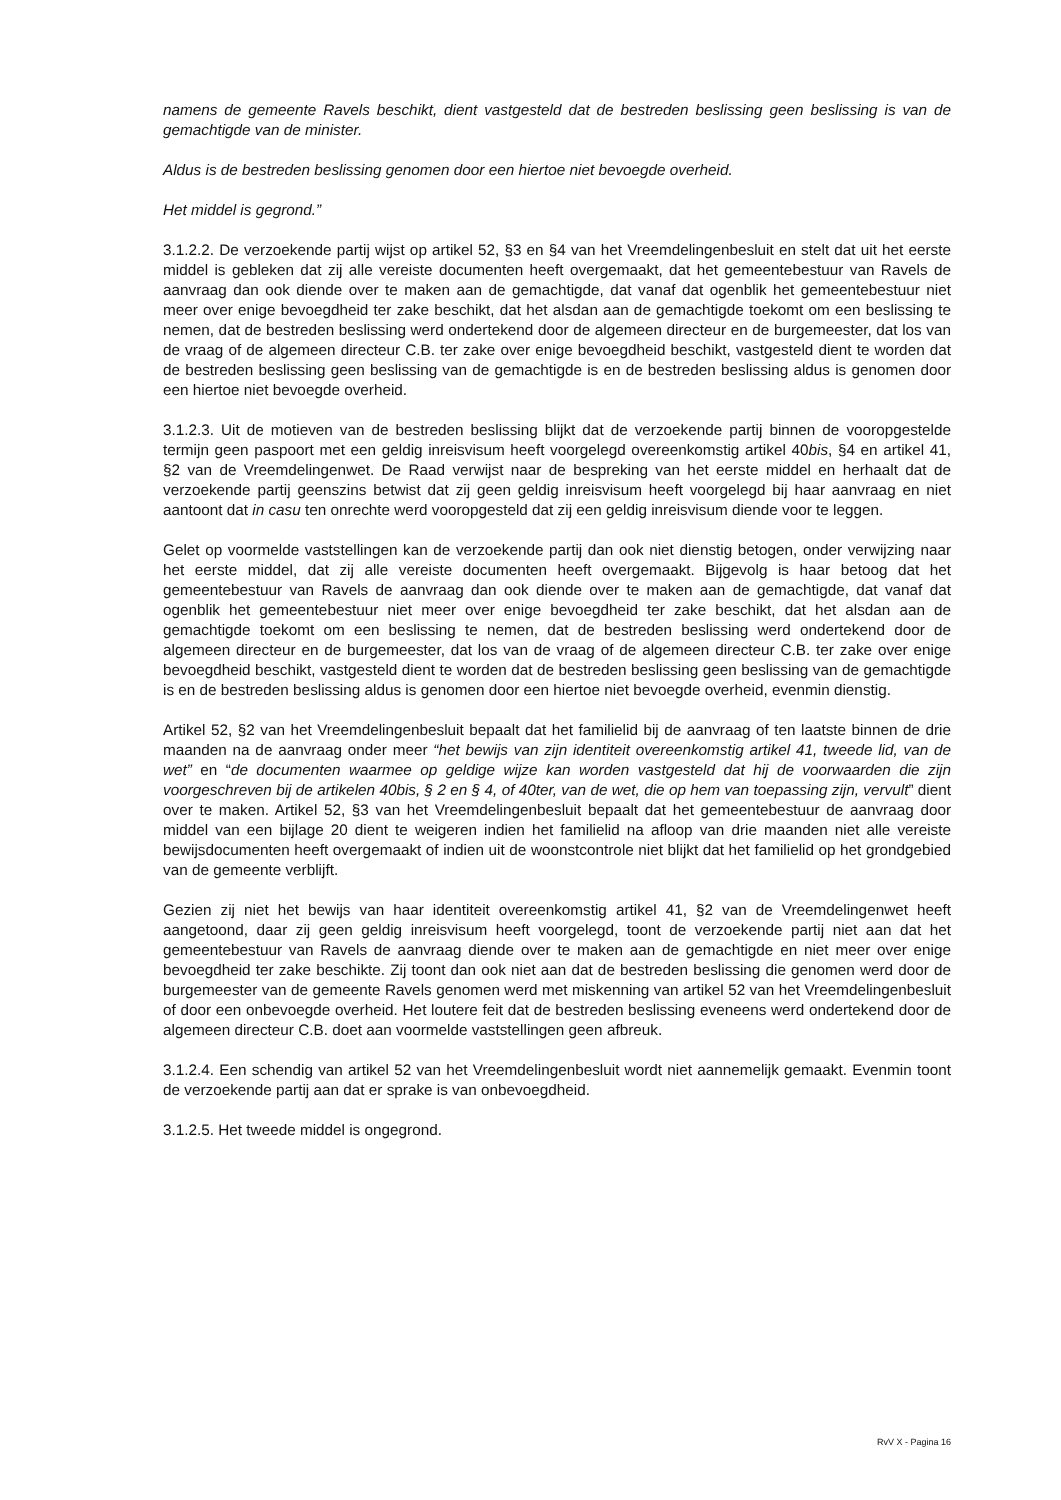namens de gemeente Ravels beschikt, dient vastgesteld dat de bestreden beslissing geen beslissing is van de gemachtigde van de minister.
Aldus is de bestreden beslissing genomen door een hiertoe niet bevoegde overheid.
Het middel is gegrond.”
3.1.2.2. De verzoekende partij wijst op artikel 52, §3 en §4 van het Vreemdelingenbesluit en stelt dat uit het eerste middel is gebleken dat zij alle vereiste documenten heeft overgemaakt, dat het gemeentebestuur van Ravels de aanvraag dan ook diende over te maken aan de gemachtigde, dat vanaf dat ogenblik het gemeentebestuur niet meer over enige bevoegdheid ter zake beschikt, dat het alsdan aan de gemachtigde toekomt om een beslissing te nemen, dat de bestreden beslissing werd ondertekend door de algemeen directeur en de burgemeester, dat los van de vraag of de algemeen directeur C.B. ter zake over enige bevoegdheid beschikt, vastgesteld dient te worden dat de bestreden beslissing geen beslissing van de gemachtigde is en de bestreden beslissing aldus is genomen door een hiertoe niet bevoegde overheid.
3.1.2.3. Uit de motieven van de bestreden beslissing blijkt dat de verzoekende partij binnen de vooropgestelde termijn geen paspoort met een geldig inreisvisum heeft voorgelegd overeenkomstig artikel 40bis, §4 en artikel 41, §2 van de Vreemdelingenwet. De Raad verwijst naar de bespreking van het eerste middel en herhaalt dat de verzoekende partij geenszins betwist dat zij geen geldig inreisvisum heeft voorgelegd bij haar aanvraag en niet aantoont dat in casu ten onrechte werd vooropgesteld dat zij een geldig inreisvisum diende voor te leggen.
Gelet op voormelde vaststellingen kan de verzoekende partij dan ook niet dienstig betogen, onder verwijzing naar het eerste middel, dat zij alle vereiste documenten heeft overgemaakt. Bijgevolg is haar betoog dat het gemeentebestuur van Ravels de aanvraag dan ook diende over te maken aan de gemachtigde, dat vanaf dat ogenblik het gemeentebestuur niet meer over enige bevoegdheid ter zake beschikt, dat het alsdan aan de gemachtigde toekomt om een beslissing te nemen, dat de bestreden beslissing werd ondertekend door de algemeen directeur en de burgemeester, dat los van de vraag of de algemeen directeur C.B. ter zake over enige bevoegdheid beschikt, vastgesteld dient te worden dat de bestreden beslissing geen beslissing van de gemachtigde is en de bestreden beslissing aldus is genomen door een hiertoe niet bevoegde overheid, evenmin dienstig.
Artikel 52, §2 van het Vreemdelingenbesluit bepaalt dat het familielid bij de aanvraag of ten laatste binnen de drie maanden na de aanvraag onder meer “het bewijs van zijn identiteit overeenkomstig artikel 41, tweede lid, van de wet” en “de documenten waarmee op geldige wijze kan worden vastgesteld dat hij de voorwaarden die zijn voorgeschreven bij de artikelen 40bis, § 2 en § 4, of 40ter, van de wet, die op hem van toepassing zijn, vervult” dient over te maken. Artikel 52, §3 van het Vreemdelingenbesluit bepaalt dat het gemeentebestuur de aanvraag door middel van een bijlage 20 dient te weigeren indien het familielid na afloop van drie maanden niet alle vereiste bewijsdocumenten heeft overgemaakt of indien uit de woonstcontrole niet blijkt dat het familielid op het grondgebied van de gemeente verblijft.
Gezien zij niet het bewijs van haar identiteit overeenkomstig artikel 41, §2 van de Vreemdelingenwet heeft aangetoond, daar zij geen geldig inreisvisum heeft voorgelegd, toont de verzoekende partij niet aan dat het gemeentebestuur van Ravels de aanvraag diende over te maken aan de gemachtigde en niet meer over enige bevoegdheid ter zake beschikte. Zij toont dan ook niet aan dat de bestreden beslissing die genomen werd door de burgemeester van de gemeente Ravels genomen werd met miskenning van artikel 52 van het Vreemdelingenbesluit of door een onbevoegde overheid. Het loutere feit dat de bestreden beslissing eveneens werd ondertekend door de algemeen directeur C.B. doet aan voormelde vaststellingen geen afbreuk.
3.1.2.4. Een schendig van artikel 52 van het Vreemdelingenbesluit wordt niet aannemelijk gemaakt. Evenmin toont de verzoekende partij aan dat er sprake is van onbevoegdheid.
3.1.2.5. Het tweede middel is ongegrond.
RvV X - Pagina 16